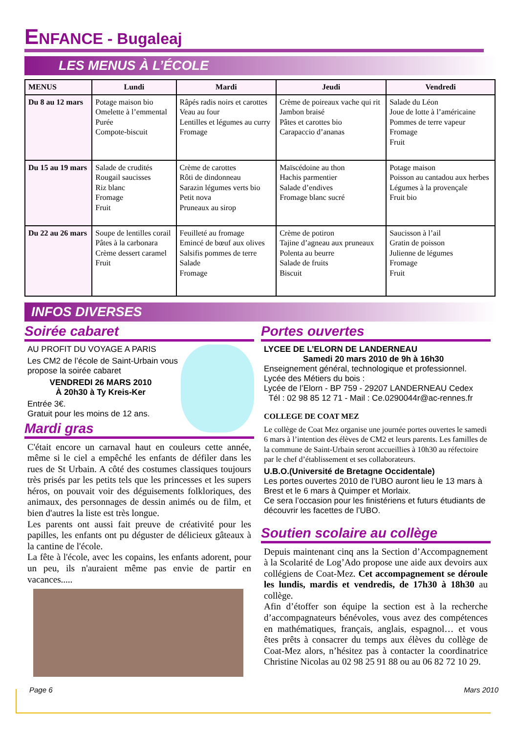ENFANCE - Bugaleaj
LES MENUS À L’ÉCOLE
| MENUS | Lundi | Mardi | Jeudi | Vendredi |
| --- | --- | --- | --- | --- |
| Du 8 au 12 mars | Potage maison bio Omelette à l’emmental Purée Compote-biscuit | Râpés radis noirs et carottes Veau au four Lentilles et légumes au curry Fromage | Crème de poireaux vache qui rit Jambon braisé Pâtes et carottes bio Carapaccio d’ananas | Salade du Léon Joue de lotte à l’américaine Pommes de terre vapeur Fromage Fruit |
| Du 15 au 19 mars | Salade de crudités Rougail saucisses Riz blanc Fromage Fruit | Crème de carottes Rôti de dindonneau Sarazin légumes verts bio Petit nova Pruneaux au sirop | Maïscédoine au thon Hachis parmentier Salade d’endives Fromage blanc sucré | Potage maison Poisson au cantadou aux herbes Légumes à la provençale Fruit bio |
| Du 22 au 26 mars | Soupe de lentilles corail Pâtes à la carbonara Crème dessert caramel Fruit | Feuilleté au fromage Emincé de bœuf aux olives Salsifis pommes de terre Salade Fromage | Crème de potiron Tajine d’agneau aux pruneaux Polenta au beurre Salade de fruits Biscuit | Saucisson à l’ail Gratin de poisson Julienne de légumes Fromage Fruit |
INFOS DIVERSES
Soirée cabaret
AU PROFIT DU VOYAGE A PARIS
Les CM2 de l’école de Saint-Urbain vous propose la soirée cabaret
VENDREDI 26 MARS 2010
À 20h30 à Ty Kreis-Ker
Entrée 3€.
Gratuit pour les moins de 12 ans.
Mardi gras
C'était encore un carnaval haut en couleurs cette année, même si le ciel a empêché les enfants de défiler dans les rues de St Urbain. A côté des costumes classiques toujours très prisés par les petits tels que les princesses et les supers héros, on pouvait voir des déguisements folkloriques, des animaux, des personnages de dessin animés ou de film, et bien d'autres la liste est très longue.
Les parents ont aussi fait preuve de créativité pour les papilles, les enfants ont pu déguster de délicieux gâteaux à la cantine de l'école.
La fête à l'école, avec les copains, les enfants adorent, pour un peu, ils n'auraient même pas envie de partir en vacances.....
Portes ouvertes
LYCEE DE L’ELORN DE LANDERNEAU
Samedi 20 mars 2010 de 9h à 16h30
Enseignement général, technologique et professionnel.
Lycée des Métiers du bois :
Lycée de l’Elorn - BP 759 - 29207 LANDERNEAU Cedex
Tél : 02 98 85 12 71 - Mail : Ce.0290044r@ac-rennes.fr
COLLEGE DE COAT MEZ
Le collège de Coat Mez organise une journée portes ouvertes le samedi 6 mars à l’intention des élèves de CM2 et leurs parents. Les familles de la commune de Saint-Urbain seront accueillies à 10h30 au réfectoire par le chef d’établissement et ses collaborateurs.
U.B.O.(Université de Bretagne Occidentale)
Les portes ouvertes 2010 de l’UBO auront lieu le 13 mars à Brest et le 6 mars à Quimper et Morlaix.
Ce sera l’occasion pour les finistériens et futurs étudiants de découvrir les facettes de l’UBO.
Soutien scolaire au collège
Depuis maintenant cinq ans la Section d’Accompagnement à la Scolarité de Log’Ado propose une aide aux devoirs aux collégiens de Coat-Mez. Cet accompagnement se déroule les lundis, mardis et vendredis, de 17h30 à 18h30 au collège.
Afin d’étoffer son équipe la section est à la recherche d’accompagnateurs bénévoles, vous avez des compétences en mathématiques, français, anglais, espagnol… et vous êtes prêts à consacrer du temps aux élèves du collège de Coat-Mez alors, n’hésitez pas à contacter la coordinatrice Christine Nicolas au 02 98 25 91 88 ou au 06 82 72 10 29.
Page 6 Mars 2010